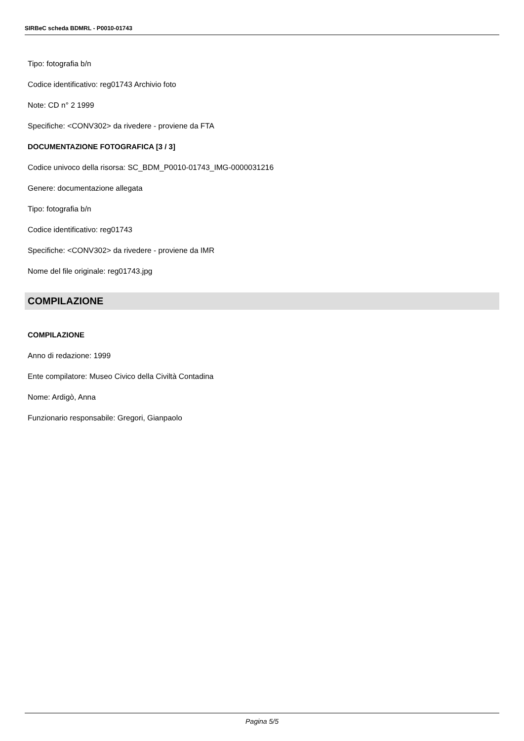SIRBeC scheda BDMRL - P0010-01743
Tipo: fotografia b/n
Codice identificativo: reg01743 Archivio foto
Note: CD n° 2 1999
Specifiche: <CONV302> da rivedere - proviene da FTA
DOCUMENTAZIONE FOTOGRAFICA [3 / 3]
Codice univoco della risorsa: SC_BDM_P0010-01743_IMG-0000031216
Genere: documentazione allegata
Tipo: fotografia b/n
Codice identificativo: reg01743
Specifiche: <CONV302> da rivedere - proviene da IMR
Nome del file originale: reg01743.jpg
COMPILAZIONE
COMPILAZIONE
Anno di redazione: 1999
Ente compilatore: Museo Civico della Civiltà Contadina
Nome: Ardigò, Anna
Funzionario responsabile: Gregori, Gianpaolo
Pagina 5/5